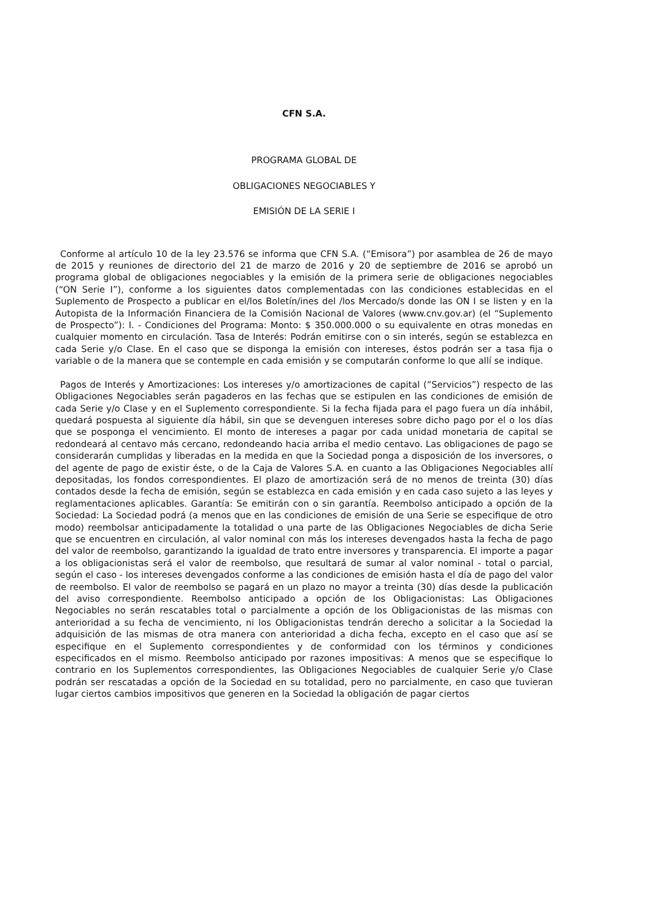CFN S.A.
PROGRAMA GLOBAL DE
OBLIGACIONES NEGOCIABLES Y
EMISIÓN DE LA SERIE I
Conforme al artículo 10 de la ley 23.576 se informa que CFN S.A. (“Emisora”) por asamblea de 26 de mayo de 2015 y reuniones de directorio del 21 de marzo de 2016 y 20 de septiembre de 2016 se aprobó un programa global de obligaciones negociables y la emisión de la primera serie de obligaciones negociables (“ON Serie I”), conforme a los siguientes datos complementadas con las condiciones establecidas en el Suplemento de Prospecto a publicar en el/los Boletín/ines del /los Mercado/s donde las ON I se listen y en la Autopista de la Información Financiera de la Comisión Nacional de Valores (www.cnv.gov.ar) (el “Suplemento de Prospecto”): I. - Condiciones del Programa: Monto: $ 350.000.000 o su equivalente en otras monedas en cualquier momento en circulación. Tasa de Interés: Podrán emitirse con o sin interés, según se establezca en cada Serie y/o Clase. En el caso que se disponga la emisión con intereses, éstos podrán ser a tasa fija o variable o de la manera que se contemple en cada emisión y se computarán conforme lo que allí se indique.
Pagos de Interés y Amortizaciones: Los intereses y/o amortizaciones de capital (“Servicios”) respecto de las Obligaciones Negociables serán pagaderos en las fechas que se estipulen en las condiciones de emisión de cada Serie y/o Clase y en el Suplemento correspondiente. Si la fecha fijada para el pago fuera un día inhábil, quedará pospuesta al siguiente día hábil, sin que se devenguen intereses sobre dicho pago por el o los días que se posponga el vencimiento. El monto de intereses a pagar por cada unidad monetaria de capital se redondeará al centavo más cercano, redondeando hacia arriba el medio centavo. Las obligaciones de pago se considerarán cumplidas y liberadas en la medida en que la Sociedad ponga a disposición de los inversores, o del agente de pago de existir éste, o de la Caja de Valores S.A. en cuanto a las Obligaciones Negociables allí depositadas, los fondos correspondientes. El plazo de amortización será de no menos de treinta (30) días contados desde la fecha de emisión, según se establezca en cada emisión y en cada caso sujeto a las leyes y reglamentaciones aplicables. Garantía: Se emitirán con o sin garantía. Reembolso anticipado a opción de la Sociedad: La Sociedad podrá (a menos que en las condiciones de emisión de una Serie se especifique de otro modo) reembolsar anticipadamente la totalidad o una parte de las Obligaciones Negociables de dicha Serie que se encuentren en circulación, al valor nominal con más los intereses devengados hasta la fecha de pago del valor de reembolso, garantizando la igualdad de trato entre inversores y transparencia. El importe a pagar a los obligacionistas será el valor de reembolso, que resultará de sumar al valor nominal - total o parcial, según el caso - los intereses devengados conforme a las condiciones de emisión hasta el día de pago del valor de reembolso. El valor de reembolso se pagará en un plazo no mayor a treinta (30) días desde la publicación del aviso correspondiente. Reembolso anticipado a opción de los Obligacionistas: Las Obligaciones Negociables no serán rescatables total o parcialmente a opción de los Obligacionistas de las mismas con anterioridad a su fecha de vencimiento, ni los Obligacionistas tendrán derecho a solicitar a la Sociedad la adquisición de las mismas de otra manera con anterioridad a dicha fecha, excepto en el caso que así se especifique en el Suplemento correspondientes y de conformidad con los términos y condiciones especificados en el mismo. Reembolso anticipado por razones impositivas: A menos que se especifique lo contrario en los Suplementos correspondientes, las Obligaciones Negociables de cualquier Serie y/o Clase podrán ser rescatadas a opción de la Sociedad en su totalidad, pero no parcialmente, en caso que tuvieran lugar ciertos cambios impositivos que generen en la Sociedad la obligación de pagar ciertos